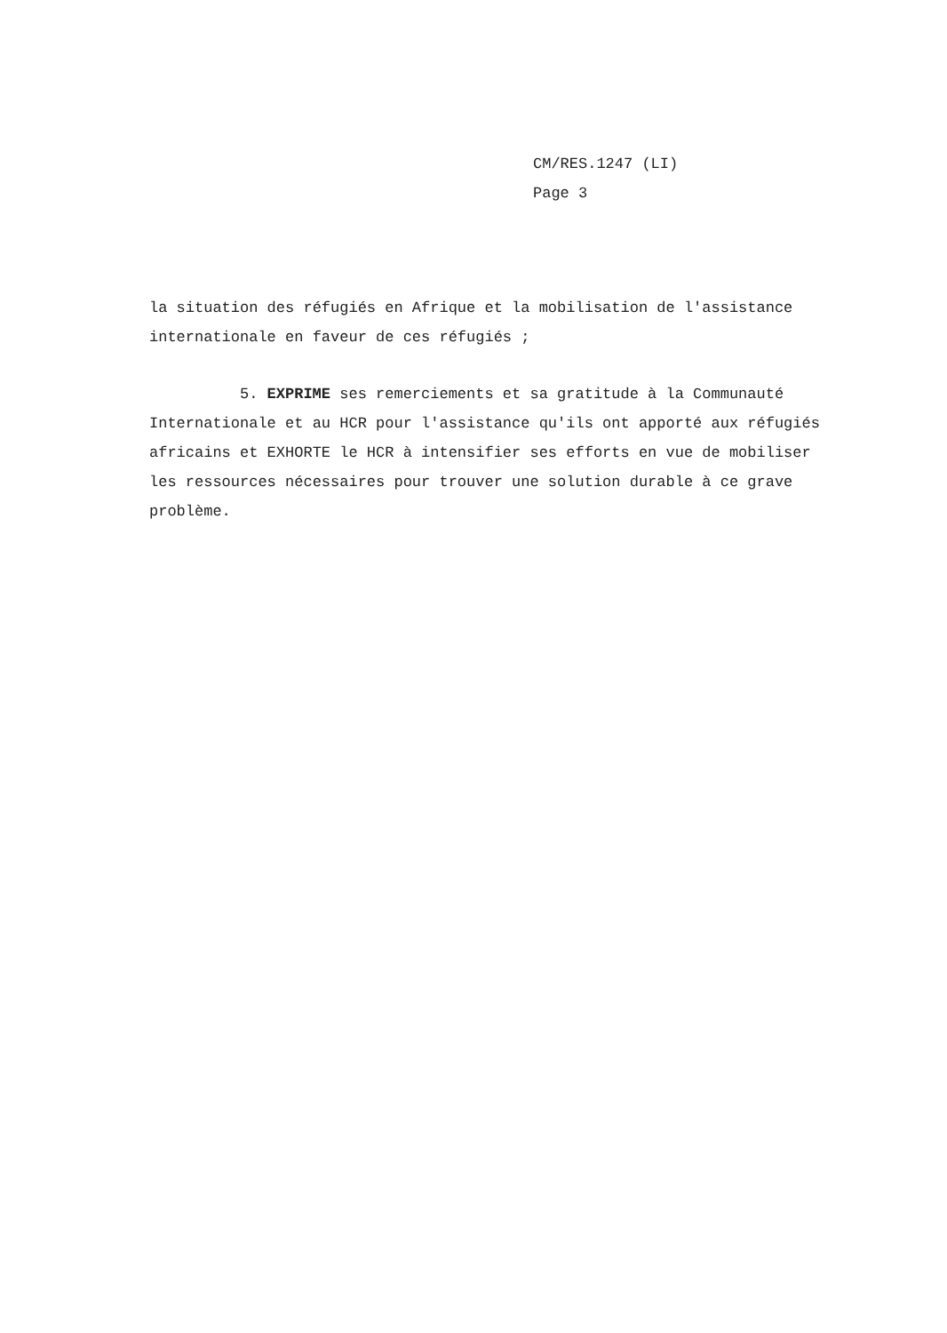CM/RES.1247 (LI)
Page 3
la situation des réfugiés en Afrique et la mobilisation de l'assistance internationale en faveur de ces réfugiés ;
5. EXPRIME ses remerciements et sa gratitude à la Communauté Internationale et au HCR pour l'assistance qu'ils ont apporté aux réfugiés africains et EXHORTE le HCR à intensifier ses efforts en vue de mobiliser les ressources nécessaires pour trouver une solution durable à ce grave problème.